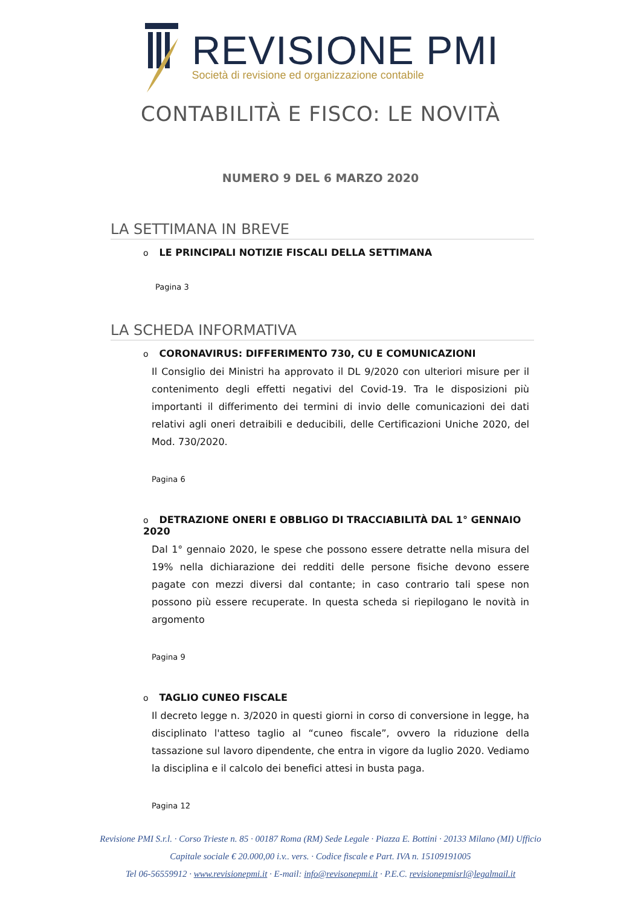REVISIONE PMI
Società di revisione ed organizzazione contabile
CONTABILITÀ E FISCO: LE NOVITÀ
NUMERO 9 DEL 6 MARZO 2020
LA SETTIMANA IN BREVE
o LE PRINCIPALI NOTIZIE FISCALI DELLA SETTIMANA
Pagina 3
LA SCHEDA INFORMATIVA
o CORONAVIRUS: DIFFERIMENTO 730, CU E COMUNICAZIONI
Il Consiglio dei Ministri ha approvato il DL 9/2020 con ulteriori misure per il contenimento degli effetti negativi del Covid-19. Tra le disposizioni più importanti il differimento dei termini di invio delle comunicazioni dei dati relativi agli oneri detraibili e deducibili, delle Certificazioni Uniche 2020, del Mod. 730/2020.
Pagina 6
o DETRAZIONE ONERI E OBBLIGO DI TRACCIABILITÀ DAL 1° GENNAIO 2020
Dal 1° gennaio 2020, le spese che possono essere detratte nella misura del 19% nella dichiarazione dei redditi delle persone fisiche devono essere pagate con mezzi diversi dal contante; in caso contrario tali spese non possono più essere recuperate. In questa scheda si riepilogano le novità in argomento
Pagina 9
o TAGLIO CUNEO FISCALE
Il decreto legge n. 3/2020 in questi giorni in corso di conversione in legge, ha disciplinato l'atteso taglio al “cuneo fiscale”, ovvero la riduzione della tassazione sul lavoro dipendente, che entra in vigore da luglio 2020. Vediamo la disciplina e il calcolo dei benefici attesi in busta paga.
Pagina 12
Revisione PMI S.r.l. · Corso Trieste n. 85 · 00187 Roma (RM) Sede Legale · Piazza E. Bottini · 20133 Milano (MI) Ufficio
Capitale sociale € 20.000,00 i.v.. vers. · Codice fiscale e Part. IVA n. 15109191005
Tel 06-56559912 · www.revisionepmi.it · E-mail: info@revisonepmi.it · P.E.C. revisionepmisrl@legalmail.it